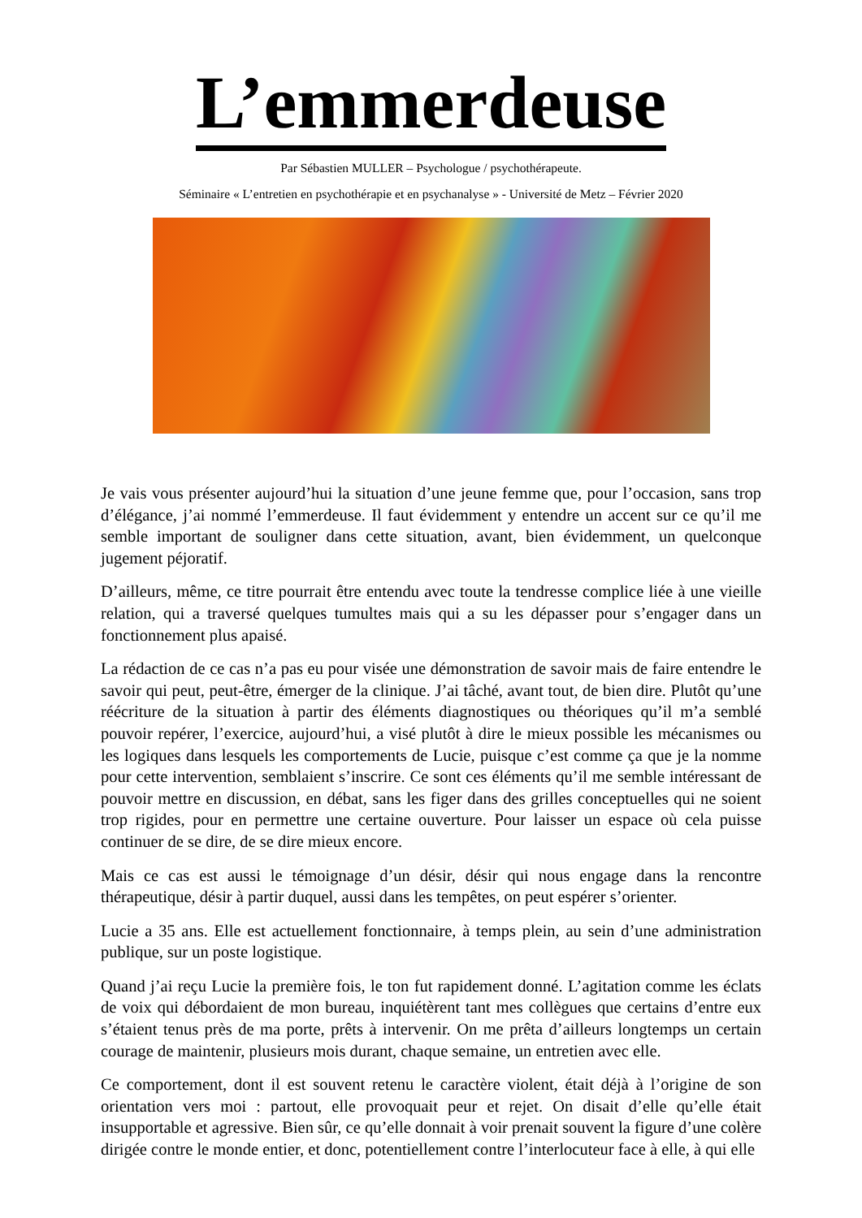L’emmerdeuse
Par Sébastien MULLER – Psychologue / psychothérapeute.
Séminaire « L’entretien en psychothérapie et en psychanalyse » - Université de Metz – Février 2020
Je vais vous présenter aujourd’hui la situation d’une jeune femme que, pour l’occasion, sans trop d’élégance, j’ai nommé l’emmerdeuse. Il faut évidemment y entendre un accent sur ce qu’il me semble important de souligner dans cette situation, avant, bien évidemment, un quelconque jugement péjoratif.
D’ailleurs, même, ce titre pourrait être entendu avec toute la tendresse complice liée à une vieille relation, qui a traversé quelques tumultes mais qui a su les dépasser pour s’engager dans un fonctionnement plus apaisé.
La rédaction de ce cas n’a pas eu pour visée une démonstration de savoir mais de faire entendre le savoir qui peut, peut-être, émerger de la clinique. J’ai tâché, avant tout, de bien dire. Plutôt qu’une réécriture de la situation à partir des éléments diagnostiques ou théoriques qu’il m’a semblé pouvoir repérer, l’exercice, aujourd’hui, a visé plutôt à dire le mieux possible les mécanismes ou les logiques dans lesquels les comportements de Lucie, puisque c’est comme ça que je la nomme pour cette intervention, semblaient s’inscrire. Ce sont ces éléments qu’il me semble intéressant de pouvoir mettre en discussion, en débat, sans les figer dans des grilles conceptuelles qui ne soient trop rigides, pour en permettre une certaine ouverture. Pour laisser un espace où cela puisse continuer de se dire, de se dire mieux encore.
Mais ce cas est aussi le témoignage d’un désir, désir qui nous engage dans la rencontre thérapeutique, désir à partir duquel, aussi dans les tempêtes, on peut espérer s’orienter.
Lucie a 35 ans. Elle est actuellement fonctionnaire, à temps plein, au sein d’une administration publique, sur un poste logistique.
Quand j’ai reçu Lucie la première fois, le ton fut rapidement donné. L’agitation comme les éclats de voix qui débordaient de mon bureau, inquiétèrent tant mes collègues que certains d’entre eux s’étaient tenus près de ma porte, prêts à intervenir. On me prêta d’ailleurs longtemps un certain courage de maintenir, plusieurs mois durant, chaque semaine, un entretien avec elle.
Ce comportement, dont il est souvent retenu le caractère violent, était déjà à l’origine de son orientation vers moi : partout, elle provoquait peur et rejet. On disait d’elle qu’elle était insupportable et agressive. Bien sûr, ce qu’elle donnait à voir prenait souvent la figure d’une colère dirigée contre le monde entier, et donc, potentiellement contre l’interlocuteur face à elle, à qui elle